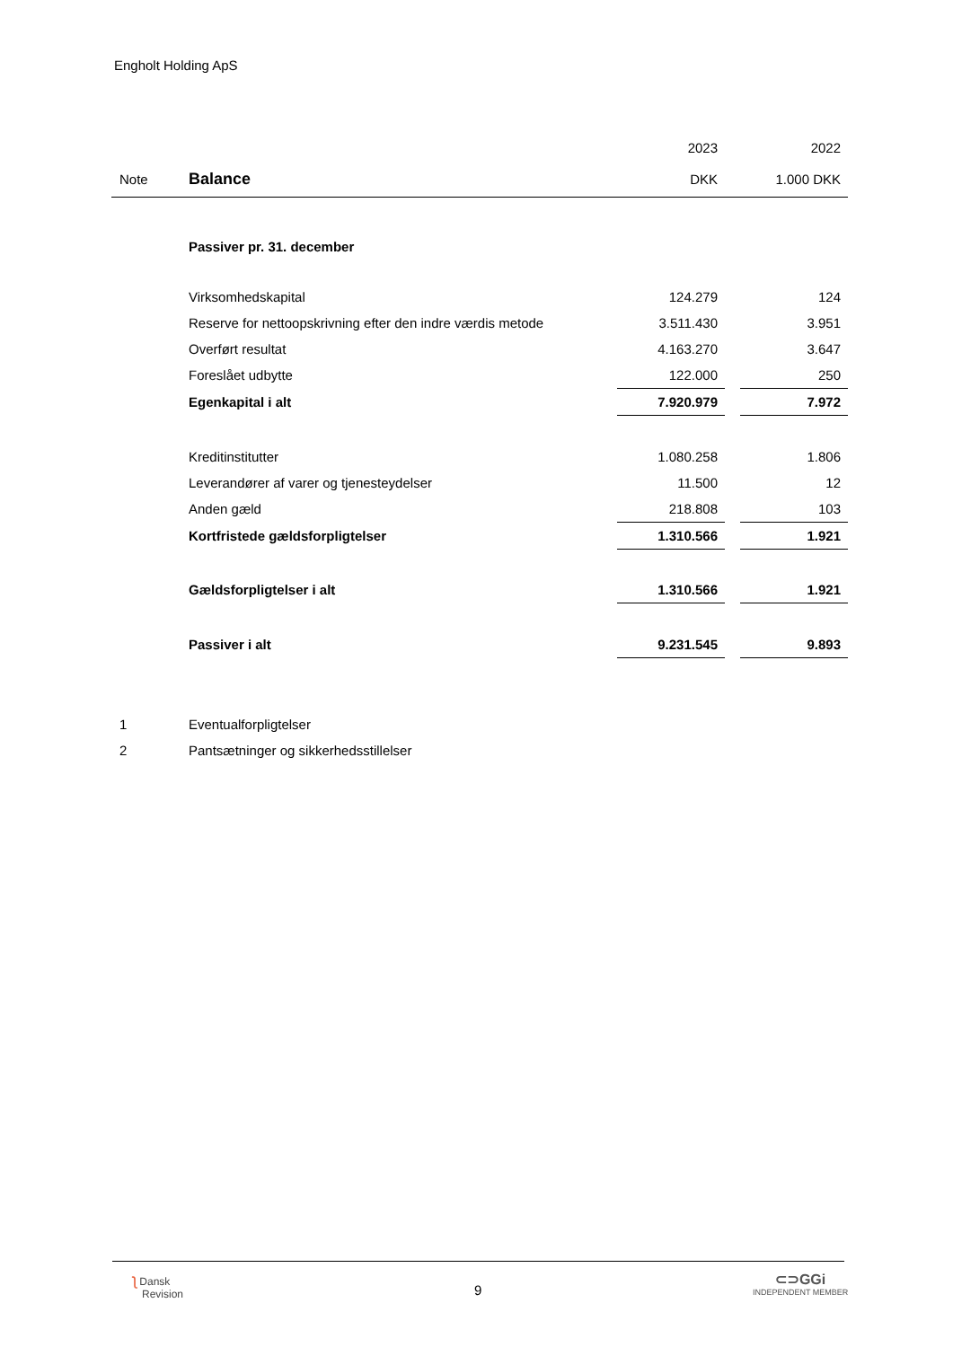Engholt Holding ApS
| | | 2023 | | 2022 |
| --- | --- | --- | --- | --- |
| Note | Balance | DKK | | 1.000 DKK |
| | Passiver pr. 31. december | | | |
| | Virksomhedskapital | 124.279 | | 124 |
| | Reserve for nettoopskrivning efter den indre værdis metode | 3.511.430 | | 3.951 |
| | Overført resultat | 4.163.270 | | 3.647 |
| | Foreslået udbytte | 122.000 | | 250 |
| | Egenkapital i alt | 7.920.979 | | 7.972 |
| | Kreditinstitutter | 1.080.258 | | 1.806 |
| | Leverandører af varer og tjenesteydelser | 11.500 | | 12 |
| | Anden gæld | 218.808 | | 103 |
| | Kortfristede gældsforpligtelser | 1.310.566 | | 1.921 |
| | Gældsforpligtelser i alt | 1.310.566 | | 1.921 |
| | Passiver i alt | 9.231.545 | | 9.893 |
| 1 | Eventualforpligtelser | | | |
| 2 | Pantsætninger og sikkerhedsstillelser | | | |
ʅ Dansk
Revision
9
⊂⊃GGi
INDEPENDENT MEMBER